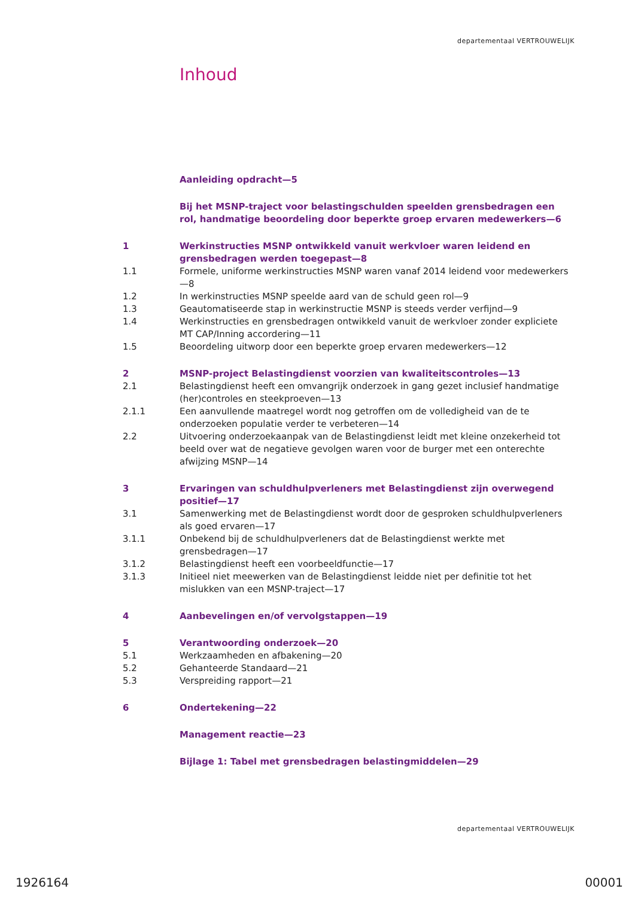departementaal VERTROUWELIJK
Inhoud
Aanleiding opdracht—5
Bij het MSNP-traject voor belastingschulden speelden grensbedragen een rol, handmatige beoordeling door beperkte groep ervaren medewerkers—6
1 Werkinstructies MSNP ontwikkeld vanuit werkvloer waren leidend en grensbedragen werden toegepast—8
1.1 Formele, uniforme werkinstructies MSNP waren vanaf 2014 leidend voor medewerkers—8
1.2 In werkinstructies MSNP speelde aard van de schuld geen rol—9
1.3 Geautomatiseerde stap in werkinstructie MSNP is steeds verder verfijnd—9
1.4 Werkinstructies en grensbedragen ontwikkeld vanuit de werkvloer zonder expliciete MT CAP/Inning accordering—11
1.5 Beoordeling uitworp door een beperkte groep ervaren medewerkers—12
2 MSNP-project Belastingdienst voorzien van kwaliteitscontroles—13
2.1 Belastingdienst heeft een omvangrijk onderzoek in gang gezet inclusief handmatige (her)controles en steekproeven—13
2.1.1 Een aanvullende maatregel wordt nog getroffen om de volledigheid van de te onderzoeken populatie verder te verbeteren—14
2.2 Uitvoering onderzoekaanpak van de Belastingdienst leidt met kleine onzekerheid tot beeld over wat de negatieve gevolgen waren voor de burger met een onterechte afwijzing MSNP—14
3 Ervaringen van schuldhulpverleners met Belastingdienst zijn overwegend positief—17
3.1 Samenwerking met de Belastingdienst wordt door de gesproken schuldhulpverleners als goed ervaren—17
3.1.1 Onbekend bij de schuldhulpverleners dat de Belastingdienst werkte met grensbedragen—17
3.1.2 Belastingdienst heeft een voorbeeldfunctie—17
3.1.3 Initieel niet meewerken van de Belastingdienst leidde niet per definitie tot het mislukken van een MSNP-traject—17
4 Aanbevelingen en/of vervolgstappen—19
5 Verantwoording onderzoek—20
5.1 Werkzaamheden en afbakening—20
5.2 Gehanteerde Standaard—21
5.3 Verspreiding rapport—21
6 Ondertekening—22
Management reactie—23
Bijlage 1: Tabel met grensbedragen belastingmiddelen—29
departementaal VERTROUWELIJK
1926164 00001